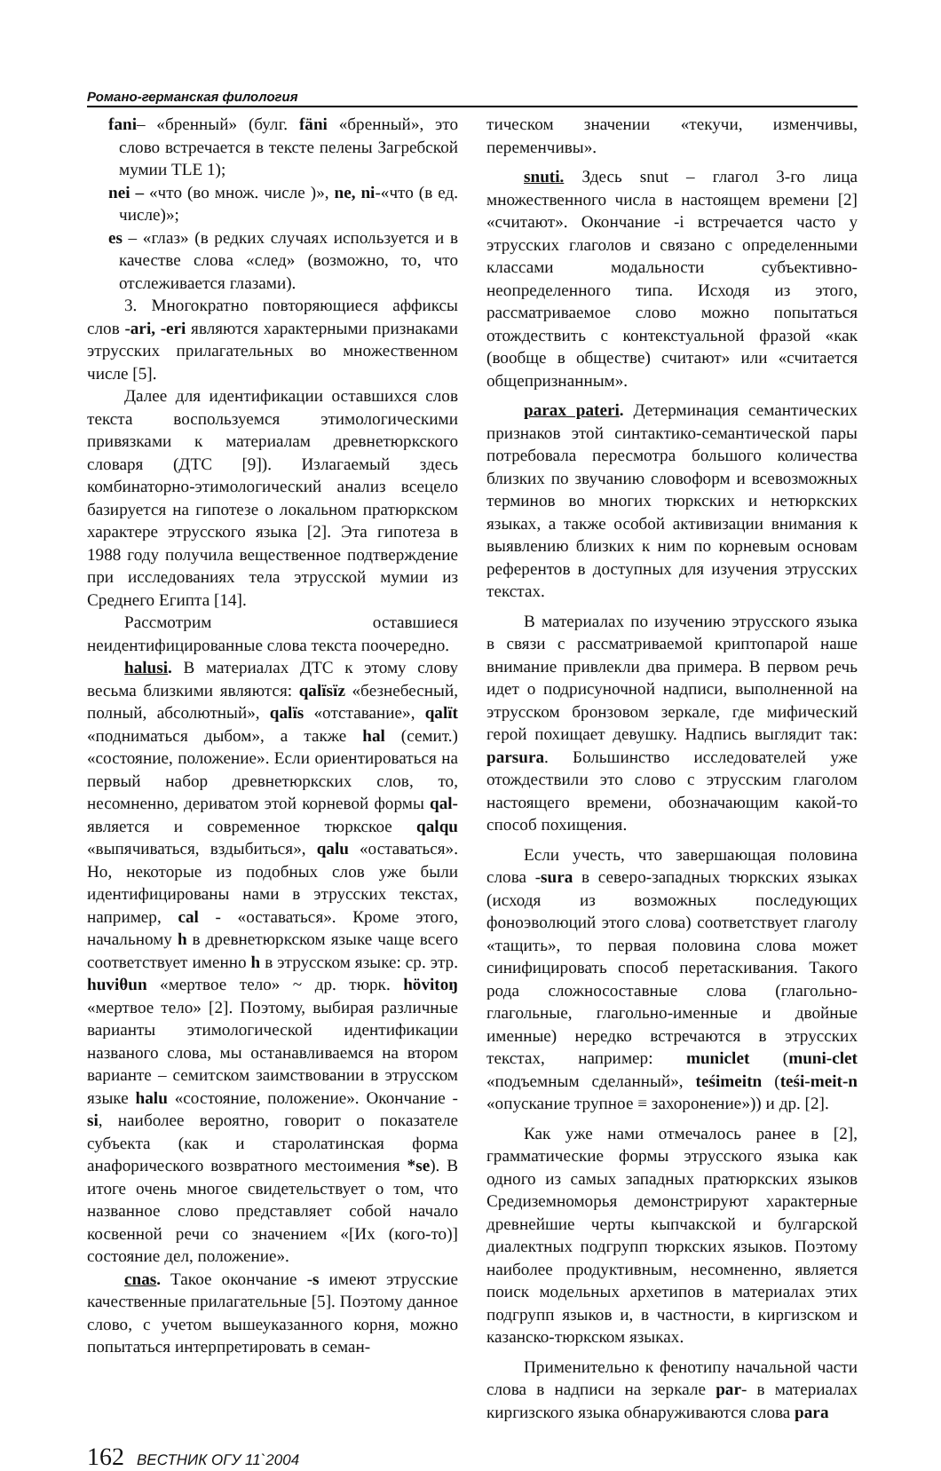Романо-германская филология
fani– «бренный» (булг. fäni «бренный», это слово встречается в тексте пелены Загребской мумии TLE 1);
nei – «что (во множ. числе )», ne, ni-«что (в ед. числе)»;
es – «глаз» (в редких случаях используется и в качестве слова «след» (возможно, то, что отслеживается глазами).
3. Многократно повторяющиеся аффиксы слов -ari, -eri являются характерными признаками этрусских прилагательных во множественном числе [5].
Далее для идентификации оставшихся слов текста воспользуемся этимологическими привязками к материалам древнетюркского словаря (ДТС [9]). Излагаемый здесь комбинаторно-этимологический анализ всецело базируется на гипотезе о локальном пратюркском характере этрусского языка [2]. Эта гипотеза в 1988 году получила вещественное подтверждение при исследованиях тела этрусской мумии из Среднего Египта [14].
Рассмотрим оставшиеся неидентифицированные слова текста поочередно.
halusi. В материалах ДТС к этому слову весьма близкими являются: qalïsïz «безнебесный, полный, абсолютный», qalïs «отставание», qalït «подниматься дыбом», а также hal (семит.) «состояние, положение». Если ориентироваться на первый набор древнетюркских слов, то, несомненно, дериватом этой корневой формы qal- является и современное тюркское qalqu «выпячиваться, вздыбиться», qalu «оставаться». Но, некоторые из подобных слов уже были идентифицированы нами в этрусских текстах, например, cal - «оставаться». Кроме этого, начальному h в древнетюркском языке чаще всего соответствует именно h в этрусском языке: ср. этр. huviθun «мертвое тело» ~ др. тюрк. hövitoŋ «мертвое тело» [2]. Поэтому, выбирая различные варианты этимологической идентификации названого слова, мы останавливаемся на втором варианте – семитском заимствовании в этрусском языке halu «состояние, положение». Окончание -si, наиболее вероятно, говорит о показателе субъекта (как и старолатинская форма анафорического возвратного местоимения *se). В итоге очень многое свидетельствует о том, что названное слово представляет собой начало косвенной речи со значением «[Их (кого-то)] состояние дел, положение».
cnas. Такое окончание -s имеют этрусские качественные прилагательные [5]. Поэтому данное слово, с учетом вышеуказанного корня, можно попытаться интерпретировать в семан-
тическом значении «текучи, изменчивы, переменчивы».
snuti. Здесь snut – глагол 3-го лица множественного числа в настоящем времени [2] «считают». Окончание -i встречается часто у этрусских глаголов и связано с определенными классами модальности субъективно-неопределенного типа. Исходя из этого, рассматриваемое слово можно попытаться отождествить с контекстуальной фразой «как (вообще в обществе) считают» или «считается общепризнанным».
parax pateri. Детерминация семантических признаков этой синтактико-семантической пары потребовала пересмотра большого количества близких по звучанию словоформ и всевозможных терминов во многих тюркских и нетюркских языках, а также особой активизации внимания к выявлению близких к ним по корневым основам референтов в доступных для изучения этрусских текстах.
В материалах по изучению этрусского языка в связи с рассматриваемой криптопарой наше внимание привлекли два примера. В первом речь идет о подрисуночной надписи, выполненной на этрусском бронзовом зеркале, где мифический герой похищает девушку. Надпись выглядит так: parsura. Большинство исследователей уже отождествили это слово с этрусским глаголом настоящего времени, обозначающим какой-то способ похищения.
Если учесть, что завершающая половина слова -sura в северо-западных тюркских языках (исходя из возможных последующих фоноэволюций этого слова) соответствует глаголу «тащить», то первая половина слова может синифицировать способ перетаскивания. Такого рода сложносоставные слова (глагольно-глагольные, глагольно-именные и двойные именные) нередко встречаются в этрусских текстах, например: municlet (muni-clet «подъемным сделанный», teśimeitn (teśi-meit-n «опускание трупное ≡ захоронение»)) и др. [2].
Как уже нами отмечалось ранее в [2], грамматические формы этрусского языка как одного из самых западных пратюркских языков Средиземноморья демонстрируют характерные древнейшие черты кыпчакской и булгарской диалектных подгрупп тюркских языков. Поэтому наиболее продуктивным, несомненно, является поиск модельных архетипов в материалах этих подгрупп языков и, в частности, в киргизском и казанско-тюркском языках.
Применительно к фенотипу начальной части слова в надписи на зеркале par- в материалах киргизского языка обнаруживаются слова para
162 ВЕСТНИК ОГУ 11`2004